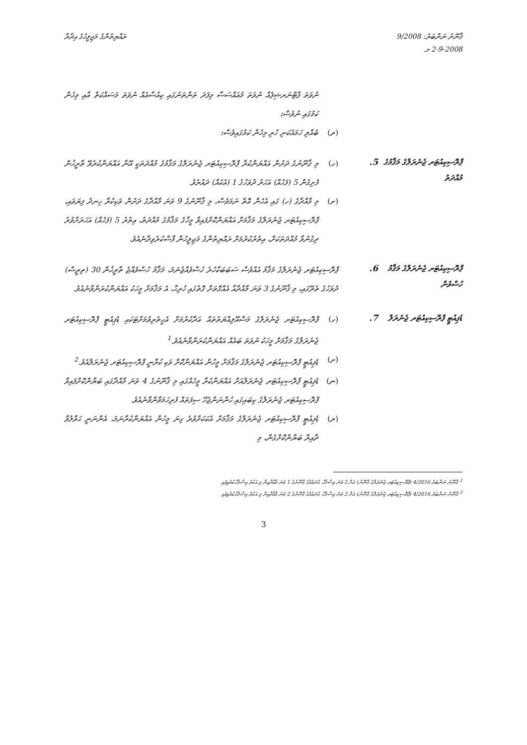ޤާނޫނު ނަންބަރު: 9/2008
2-9-2008 މ.
ރައްޔިތުންގެ މަޖިލީހުގެ އިދާރާ
ނުވަތަ ޕާޓްނަރޝިޕެއް ނުވަތަ މުއައްސަސާ މިފަދަ ތަންތަނުގައި ކިއުސާއެއް ނުވަތަ މަސައްކަތް އާއި މިހެން ކަމުގައި ނުވެސް؛
(ރ) ބެއްލި ހަމައެކަނި ހުރި މިހެން ކަމުގައިވެސް؛
ޕްރޮސިކިއުޓަރ ޖެނެރަލްގެ މަޤާމުގެ މުއްދަތު
5.
(ހ) މި ޤާނޫނުގެ ދަށުން އައްޔަންކުރާ ޕްރޮސިކިއުޓަރ ޖެނެރަލްގެ މަޤާމުގެ މުއްދަތަކީ އޭނާ އައްޔަންކުރެވޭ ތާރީޚުން ފެށިގެން 5 (ފަހެއް) އަހަރު ދުވަހުގެ 1 (އެކެއް) ދައުރެވެ.
(ށ) މި މާއްދާގެ (ހ) ގައި އެހެން އޮތް ނަމަވެސް، މި ޤާނޫނުގެ 9 ވަނަ މާއްދާގެ ދަށުން ވަކިކުރާ ހިނދު ފިޔަވައި، ޕްރޮސިކިއުޓަރ ޖެނެރަލްގެ މަޤާމަށް އައްޔަންކޮށްފައިވާ މީހާގެ މަޤާމުގެ މުއްދަތު، އިތުރު 5 (ފަހެއް) އަހަރަށްވުރެ ދިގުނުވާ މުއްދަތަކަށް، އިތުރުކުރުމަށް ރައްޔިތުންގެ މަޖިލީހުން ފާސްކުރެވިދާނެއެވެ.
ޕްރޮސިކިއުޓަރ ޖެނެރަލްގެ މަޤާމު ހުސްވުން
6.
ޕްރޮސިކިއުޓަރ ޖެނެރަލްގެ މަޤާމު އެއްވެސް ސަބަބަކާހުރެ ހުސްވެއްޖެނަމަ، މަޤާމު ހުސްވެއްޖެ ތާރީޚުން 30 (ތިރީސް) ދުވަހުގެ ތެރޭގައި، މި ޤާނޫނުގެ 3 ވަނަ މާއްދާއާ އެއްގޮތަށް ގޮތުގައި ހުރިހާ، އެ މަޤާމަށް މީހަކު އައްޔަންކުރަންވާނެއެވެ.
ޑެޕިއުޓީ ޕްރޮސިކިއުޓަރ ޖެނެރަލް
7.
(ހ) ޕްރޮސިކިއުޓަރ ޖެނެރަލްގެ މަސްއޫލިއްޔަތުތައް އަދާކުރުމަށް އެހީތެރިވުމަށްޓަކައި ޑެޕިއުޓީ ޕްރޮސިކިއުޓަރ ޖެނެރަލްގެ މަޤާމަށް މީހަކު ނުވަތަ ބައެއް އައްޔަންކުރަންވާނެއެވެ.<sup>1</sup>
(ށ) ޑެޕިއުޓީ ޕްރޮސިކިއުޓަރ ޖެނެރަލްގެ މަޤާމަށް މީހުން އައްޔަންކޮށް ވަކި ކުރާނީ ޕްރޮސިކިއުޓަރ ޖެނެރަލްއެވެ.<sup>2</sup>
(ނ) ޑެޕިއުޓީ ޕްރޮސިކިއުޓަރ ޖެނެރަލްއަށް އައްޔަންކުރާ މީހެއްގައި މި ޤާނޫނުގެ 4 ވަނަ މާއްދާގައި ބަޔާންކޮށްފައިވާ ޕްރޮސިކިއުޓަރ ޖެނެރަލްގެ ކިބައިގައި ހުންނަންޖެހޭ ސިފަތައް ފުރިހަމަވާންވާނެއެވެ.
(ރ) ޑެޕިއުޓީ ޕްރޮސިކިއުޓަރ ޖެނެރަލްގެ މަޤާމަށް އެކަކަށްވުރެ ގިނަ މީހުން އައްޔަންކުރާނަމަ، އެންނަނީ ޙަވާލުވާ ދާއިރާ ބަޔާންކޮށްގެން، މި
<sup>1</sup> ޤާނޫނު ނަންބަރު 4/2016 (ޕްރޮސިކިއުޓަރ ޖެނެރަލްގެ ޤާނޫނު) އަށް 2 ވަނަ އިސްލާހު ގެނައުމުގެ ޤާނޫނުގެ 1 ވަނަ މާއްދާއިން މި އަކުރު އިސްލާހުކުރެވިފައި
<sup>2</sup> ޤާނޫނު ނަންބަރު 4/2016 (ޕްރޮސިކިއުޓަރ ޖެނެރަލްގެ ޤާނޫނު) އަށް 2 ވަނަ އިސްލާހު ގެނައުމުގެ ޤާނޫނުގެ 2 ވަނަ މާއްދާއިން މި އަކުރު އިސްލާހުކުރެވިފައި
3